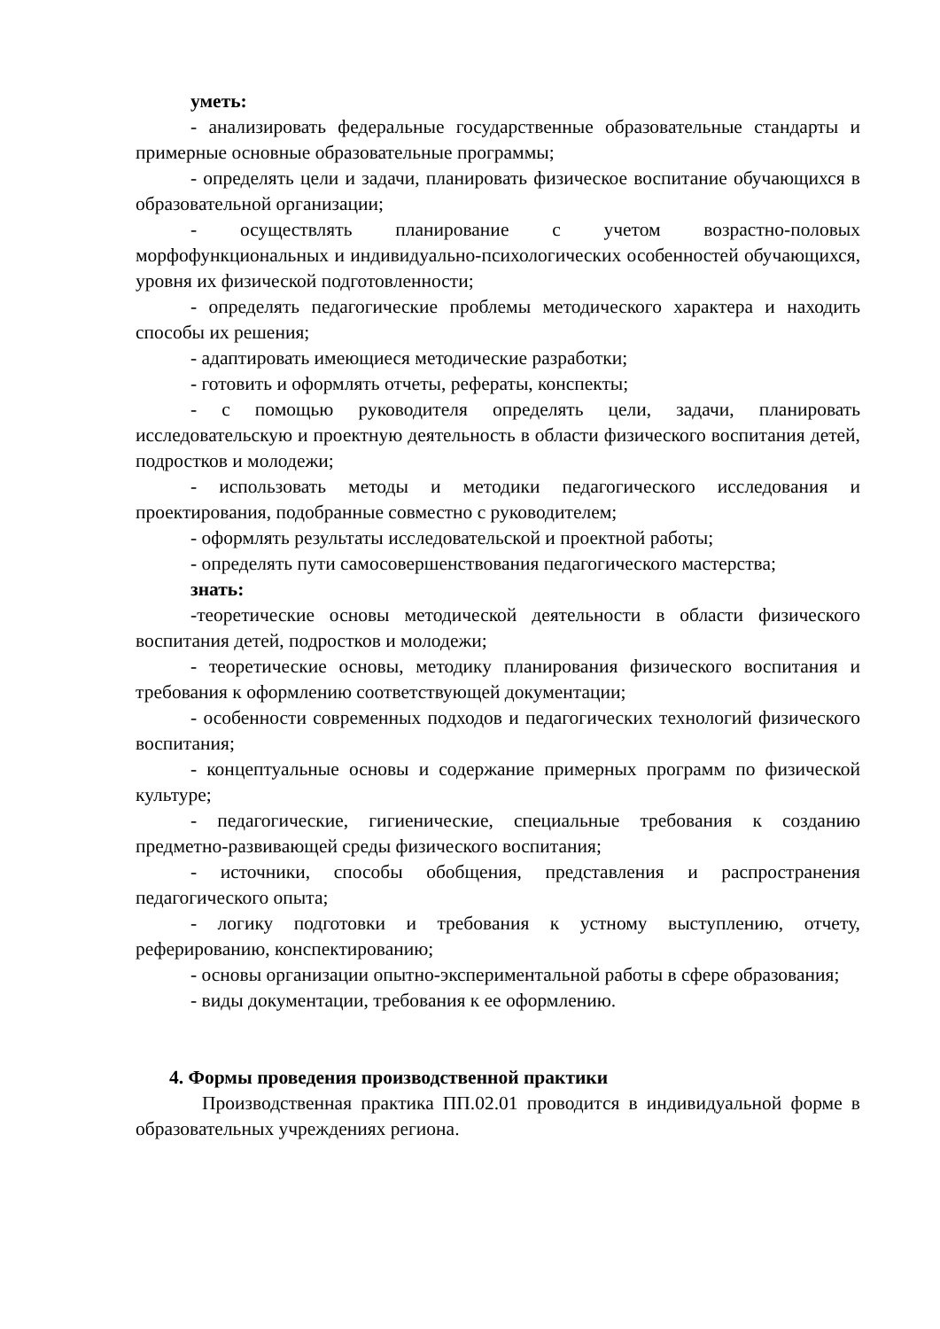уметь:
- анализировать федеральные государственные образовательные стандарты и примерные основные образовательные программы;
- определять цели и задачи, планировать физическое воспитание обучающихся в образовательной организации;
- осуществлять планирование с учетом возрастно-половых морфофункциональных и индивидуально-психологических особенностей обучающихся, уровня их физической подготовленности;
- определять педагогические проблемы методического характера и находить способы их решения;
- адаптировать имеющиеся методические разработки;
- готовить и оформлять отчеты, рефераты, конспекты;
- с помощью руководителя определять цели, задачи, планировать исследовательскую и проектную деятельность в области физического воспитания детей, подростков и молодежи;
- использовать методы и методики педагогического исследования и проектирования, подобранные совместно с руководителем;
- оформлять результаты исследовательской и проектной работы;
- определять пути самосовершенствования педагогического мастерства;
знать:
-теоретические основы методической деятельности в области физического воспитания детей, подростков и молодежи;
- теоретические основы, методику планирования физического воспитания и требования к оформлению соответствующей документации;
- особенности современных подходов и педагогических технологий физического воспитания;
- концептуальные основы и содержание примерных программ по физической культуре;
- педагогические, гигиенические, специальные требования к созданию предметно-развивающей среды физического воспитания;
- источники, способы обобщения, представления и распространения педагогического опыта;
- логику подготовки и требования к устному выступлению, отчету, реферированию, конспектированию;
- основы организации опытно-экспериментальной работы в сфере образования;
- виды документации, требования к ее оформлению.
4. Формы проведения производственной практики
Производственная практика ПП.02.01 проводится в индивидуальной форме в образовательных учреждениях региона.